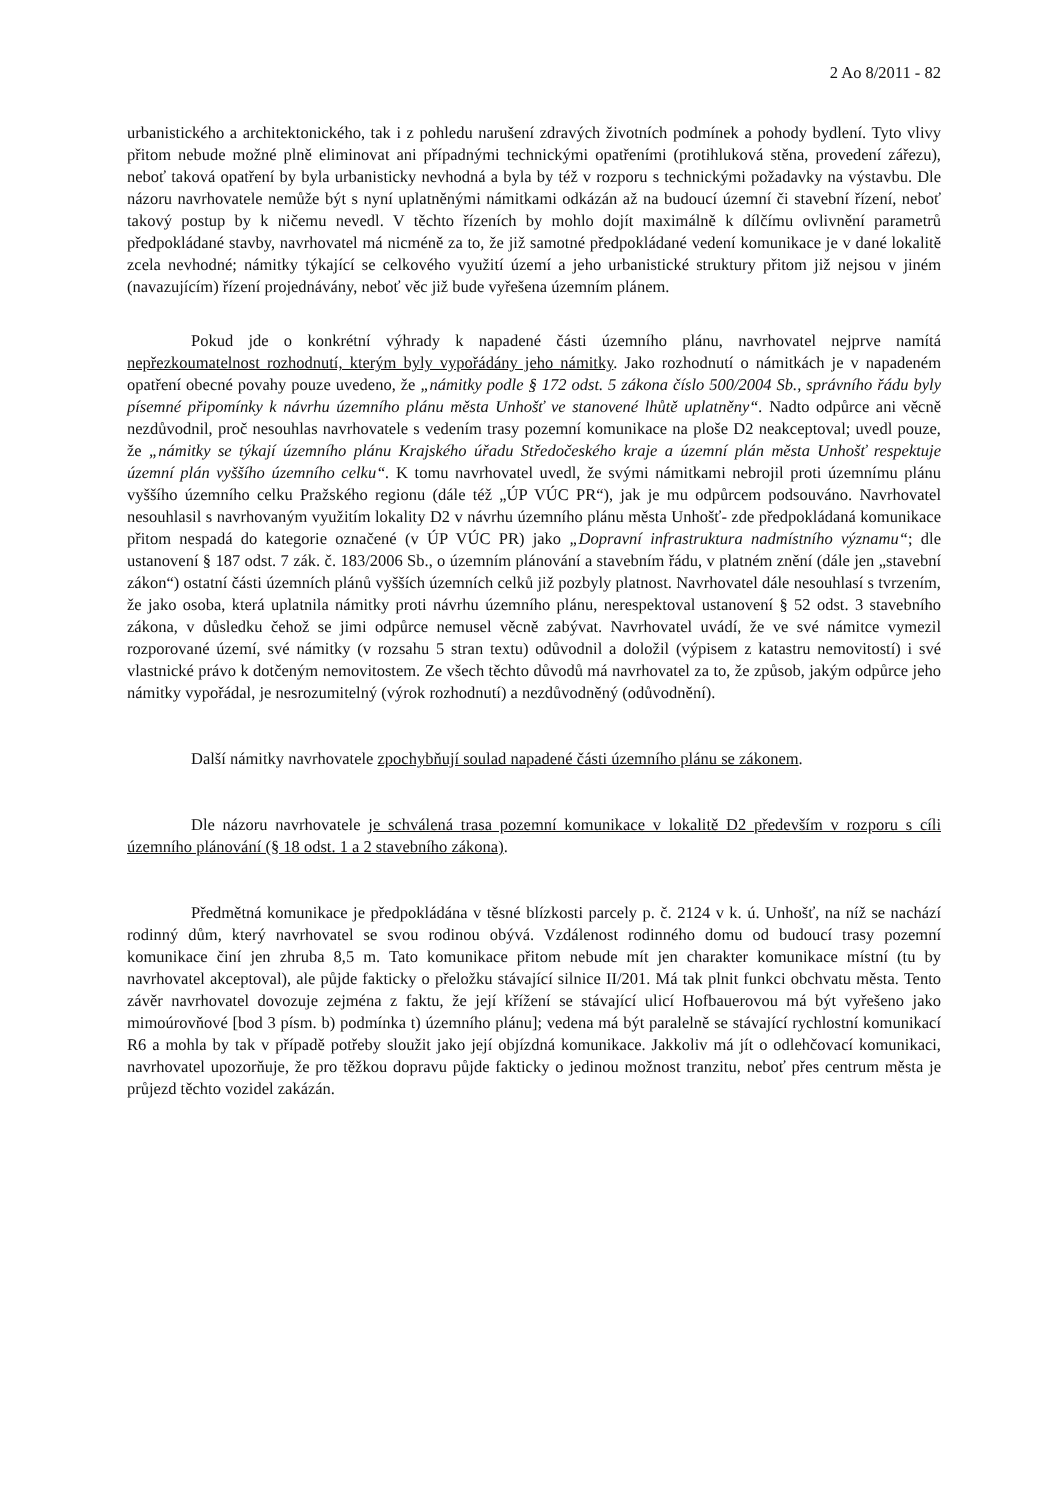2 Ao 8/2011 - 82
urbanistického a architektonického, tak i z pohledu narušení zdravých životních podmínek a pohody bydlení. Tyto vlivy přitom nebude možné plně eliminovat ani případnými technickými opatřeními (protihluková stěna, provedení zářezu), neboť taková opatření by byla urbanisticky nevhodná a byla by též v rozporu s technickými požadavky na výstavbu. Dle názoru navrhovatele nemůže být s nyní uplatněnými námitkami odkázán až na budoucí územní či stavební řízení, neboť takový postup by k ničemu nevedl. V těchto řízeních by mohlo dojít maximálně k dílčímu ovlivnění parametrů předpokládané stavby, navrhovatel má nicméně za to, že již samotné předpokládané vedení komunikace je v dané lokalitě zcela nevhodné; námitky týkající se celkového využití území a jeho urbanistické struktury přitom již nejsou v jiném (navazujícím) řízení projednávány, neboť věc již bude vyřešena územním plánem.
Pokud jde o konkrétní výhrady k napadené části územního plánu, navrhovatel nejprve namítá nepřezkoumatelnost rozhodnutí, kterým byly vypořádány jeho námitky. Jako rozhodnutí o námitkách je v napadeném opatření obecné povahy pouze uvedeno, že „námitky podle § 172 odst. 5 zákona číslo 500/2004 Sb., správního řádu byly písemné připomínky k návrhu územního plánu města Unhošť ve stanovené lhůtě uplatněny“. Nadto odpůrce ani věcně nezdůvodnil, proč nesouhlas navrhovatele s vedením trasy pozemní komunikace na ploše D2 neakceptoval; uvedl pouze, že „námitky se týkají územního plánu Krajského úřadu Středočeského kraje a územní plán města Unhošť respektuje územní plán vyššího územního celku“. K tomu navrhovatel uvedl, že svými námitkami nebrojil proti územnímu plánu vyššího územního celku Pražského regionu (dále též „ÚP VÚC PR“), jak je mu odpůrcem podsouváno. Navrhovatel nesouhlasil s navrhovaným využitím lokality D2 v návrhu územního plánu města Unhošť- zde předpokládaná komunikace přitom nespadá do kategorie označené (v ÚP VÚC PR) jako „Dopravní infrastruktura nadmístního významu“; dle ustanovení § 187 odst. 7 zák. č. 183/2006 Sb., o územním plánování a stavebním řádu, v platném znění (dále jen „stavební zákon“) ostatní části územních plánů vyšších územních celků již pozbyly platnost. Navrhovatel dále nesouhlasí s tvrzením, že jako osoba, která uplatnila námitky proti návrhu územního plánu, nerespektoval ustanovení § 52 odst. 3 stavebního zákona, v důsledku čehož se jimi odpůrce nemusel věcně zabývat. Navrhovatel uvádí, že ve své námitce vymezil rozporované území, své námitky (v rozsahu 5 stran textu) odůvodnil a doložil (výpisem z katastru nemovitostí) i své vlastnické právo k dotčeným nemovitostem. Ze všech těchto důvodů má navrhovatel za to, že způsob, jakým odpůrce jeho námitky vypořádal, je nesrozumitelný (výrok rozhodnutí) a nezdůvodněný (odůvodnění).
Další námitky navrhovatele zpochybňují soulad napadené části územního plánu se zákonem.
Dle názoru navrhovatele je schválená trasa pozemní komunikace v lokalitě D2 především v rozporu s cíli územního plánování (§ 18 odst. 1 a 2 stavebního zákona).
Předmětná komunikace je předpokládána v těsné blízkosti parcely p. č. 2124 v k. ú. Unhošť, na níž se nachází rodinný dům, který navrhovatel se svou rodinou obývá. Vzdálenost rodinného domu od budoucí trasy pozemní komunikace činí jen zhruba 8,5 m. Tato komunikace přitom nebude mít jen charakter komunikace místní (tu by navrhovatel akceptoval), ale půjde fakticky o přeložku stávající silnice II/201. Má tak plnit funkci obchvatu města. Tento závěr navrhovatel dovozuje zejména z faktu, že její křížení se stávající ulicí Hofbauerovou má být vyřešeno jako mimoúrovňové [bod 3 písm. b) podmínka t) územního plánu]; vedena má být paralelně se stávající rychlostní komunikací R6 a mohla by tak v případě potřeby sloužit jako její objízdná komunikace. Jakkoliv má jít o odlehčovací komunikaci, navrhovatel upozorňuje, že pro těžkou dopravu půjde fakticky o jedinou možnost tranzitu, neboť přes centrum města je průjezd těchto vozidel zakázán.